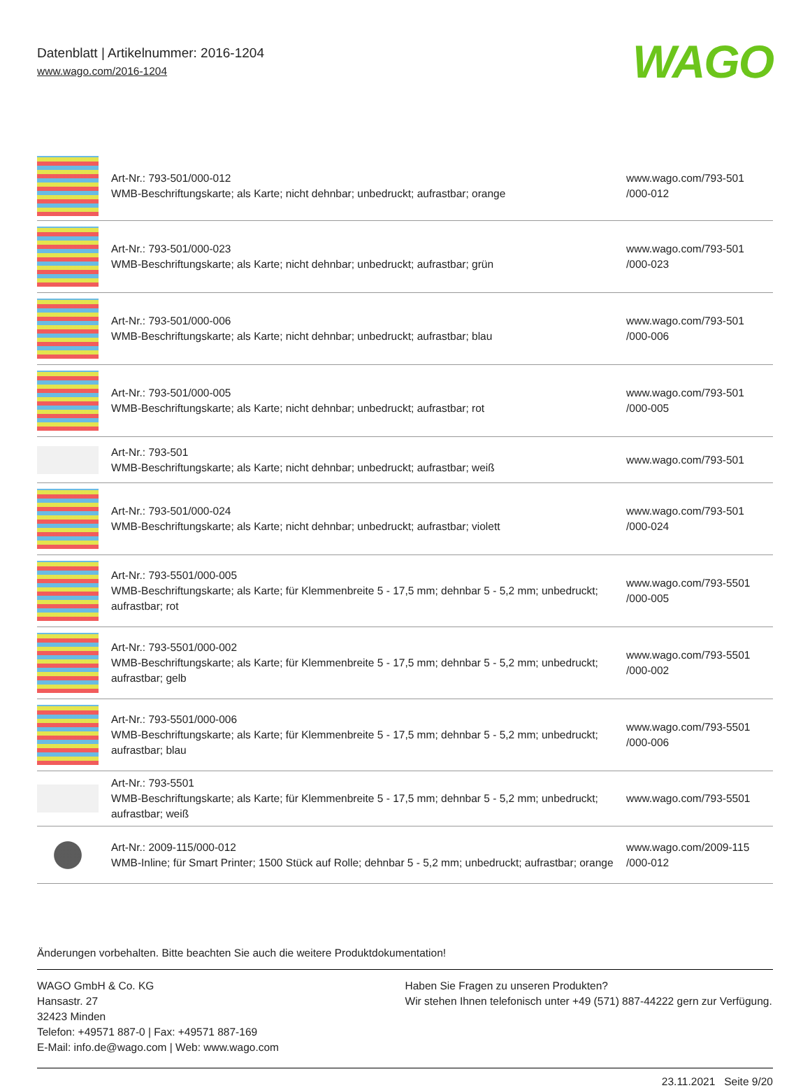Datenblatt | Artikelnummer: 2016-1204
www.wago.com/2016-1204
WAGO
| | Art-Nr.: 793-501/000-012 WMB-Beschriftungskarte; als Karte; nicht dehnbar; unbedruckt; aufrastbar; orange | www.wago.com/793-501 /000-012 |
| | Art-Nr.: 793-501/000-023 WMB-Beschriftungskarte; als Karte; nicht dehnbar; unbedruckt; aufrastbar; grün | www.wago.com/793-501 /000-023 |
| | Art-Nr.: 793-501/000-006 WMB-Beschriftungskarte; als Karte; nicht dehnbar; unbedruckt; aufrastbar; blau | www.wago.com/793-501 /000-006 |
| | Art-Nr.: 793-501/000-005 WMB-Beschriftungskarte; als Karte; nicht dehnbar; unbedruckt; aufrastbar; rot | www.wago.com/793-501 /000-005 |
| | Art-Nr.: 793-501 WMB-Beschriftungskarte; als Karte; nicht dehnbar; unbedruckt; aufrastbar; weiß | www.wago.com/793-501 |
| | Art-Nr.: 793-501/000-024 WMB-Beschriftungskarte; als Karte; nicht dehnbar; unbedruckt; aufrastbar; violett | www.wago.com/793-501 /000-024 |
| | Art-Nr.: 793-5501/000-005 WMB-Beschriftungskarte; als Karte; für Klemmenbreite 5 - 17,5 mm; dehnbar 5 - 5,2 mm; unbedruckt; aufrastbar; rot | www.wago.com/793-5501 /000-005 |
| | Art-Nr.: 793-5501/000-002 WMB-Beschriftungskarte; als Karte; für Klemmenbreite 5 - 17,5 mm; dehnbar 5 - 5,2 mm; unbedruckt; aufrastbar; gelb | www.wago.com/793-5501 /000-002 |
| | Art-Nr.: 793-5501/000-006 WMB-Beschriftungskarte; als Karte; für Klemmenbreite 5 - 17,5 mm; dehnbar 5 - 5,2 mm; unbedruckt; aufrastbar; blau | www.wago.com/793-5501 /000-006 |
| | Art-Nr.: 793-5501 WMB-Beschriftungskarte; als Karte; für Klemmenbreite 5 - 17,5 mm; dehnbar 5 - 5,2 mm; unbedruckt; aufrastbar; weiß | www.wago.com/793-5501 |
| | Art-Nr.: 2009-115/000-012 WMB-Inline; für Smart Printer; 1500 Stück auf Rolle; dehnbar 5 - 5,2 mm; unbedruckt; aufrastbar; orange | www.wago.com/2009-115 /000-012 |
Änderungen vorbehalten. Bitte beachten Sie auch die weitere Produktdokumentation!
WAGO GmbH & Co. KG
Hansastr. 27
32423 Minden
Telefon: +49571 887-0 | Fax: +49571 887-169
E-Mail: info.de@wago.com | Web: www.wago.com
Haben Sie Fragen zu unseren Produkten?
Wir stehen Ihnen telefonisch unter +49 (571) 887-44222 gern zur Verfügung.
23.11.2021 Seite 9/20